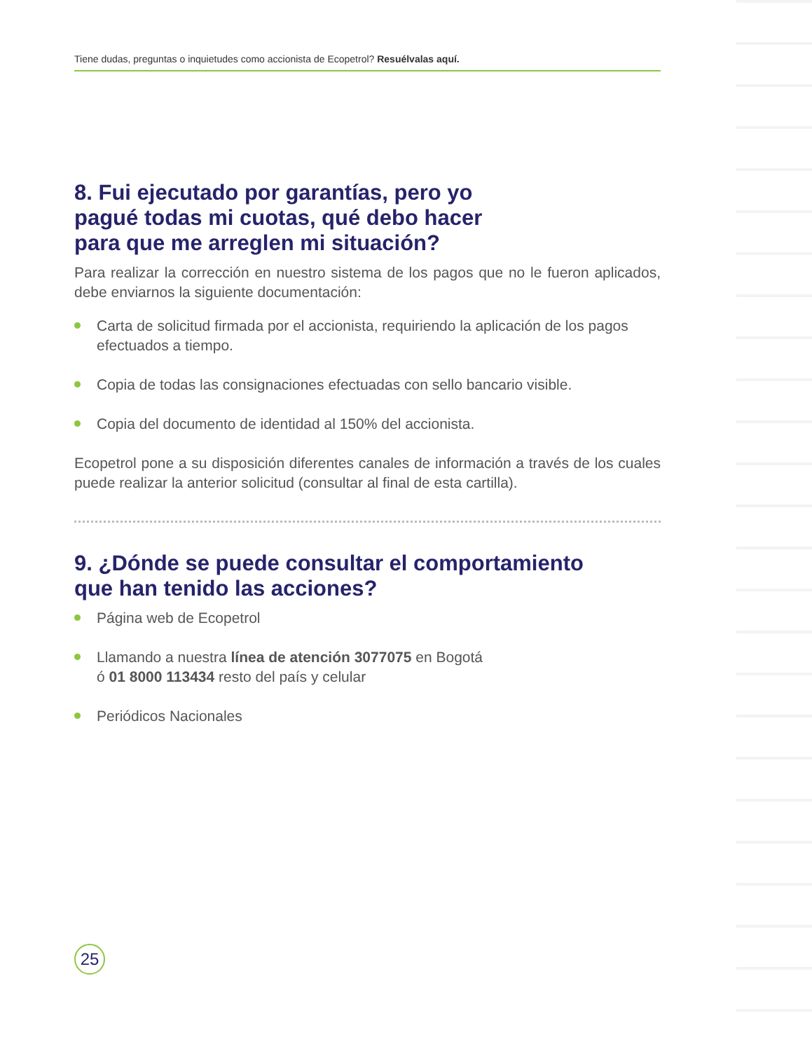Tiene dudas, preguntas o inquietudes como accionista de Ecopetrol? Resuélvalas aquí.
8. Fui ejecutado por garantías, pero yo
pagué todas mi cuotas, qué debo hacer
para que me arreglen mi situación?
Para realizar la corrección en nuestro sistema de los pagos que no le fueron aplicados, debe enviarnos la siguiente documentación:
Carta de solicitud firmada por el accionista, requiriendo la aplicación de los pagos efectuados a tiempo.
Copia de todas las consignaciones efectuadas con sello bancario visible.
Copia del documento de identidad al 150% del accionista.
Ecopetrol pone a su disposición diferentes canales de información a través de los cuales puede realizar la anterior solicitud (consultar al final de esta cartilla).
9. ¿Dónde se puede consultar el comportamiento
que han tenido las acciones?
Página web de Ecopetrol
Llamando a nuestra línea de atención 3077075 en Bogotá
ó 01 8000 113434 resto del país y celular
Periódicos Nacionales
25